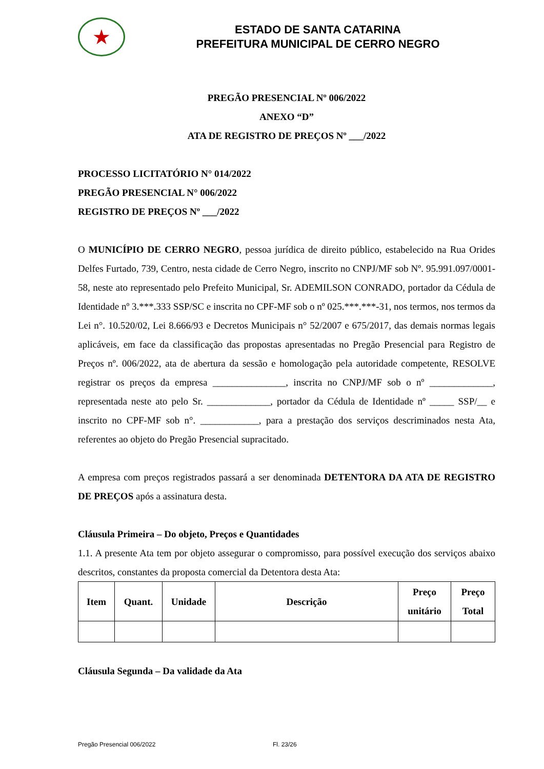★
ESTADO DE SANTA CATARINA
PREFEITURA MUNICIPAL DE CERRO NEGRO
PREGÃO PRESENCIAL Nº 006/2022
ANEXO “D”
ATA DE REGISTRO DE PREÇOS Nº ___/2022
PROCESSO LICITATÓRIO N° 014/2022
PREGÃO PRESENCIAL N° 006/2022
REGISTRO DE PREÇOS Nº ___/2022
O MUNICÍPIO DE CERRO NEGRO, pessoa jurídica de direito público, estabelecido na Rua Orides Delfes Furtado, 739, Centro, nesta cidade de Cerro Negro, inscrito no CNPJ/MF sob Nº. 95.991.097/0001-58, neste ato representado pelo Prefeito Municipal, Sr. ADEMILSON CONRADO, portador da Cédula de Identidade nº 3.***.333 SSP/SC e inscrita no CPF-MF sob o nº 025.***.***-31, nos termos, nos termos da Lei n°. 10.520/02, Lei 8.666/93 e Decretos Municipais n° 52/2007 e 675/2017, das demais normas legais aplicáveis, em face da classificação das propostas apresentadas no Pregão Presencial para Registro de Preços nº. 006/2022, ata de abertura da sessão e homologação pela autoridade competente, RESOLVE registrar os preços da empresa _______________, inscrita no CNPJ/MF sob o nº _____________, representada neste ato pelo Sr. _____________, portador da Cédula de Identidade nº _____ SSP/__ e inscrito no CPF-MF sob n°. ____________, para a prestação dos serviços descriminados nesta Ata, referentes ao objeto do Pregão Presencial supracitado.
A empresa com preços registrados passará a ser denominada DETENTORA DA ATA DE REGISTRO DE PREÇOS após a assinatura desta.
Cláusula Primeira – Do objeto, Preços e Quantidades
1.1. A presente Ata tem por objeto assegurar o compromisso, para possível execução dos serviços abaixo descritos, constantes da proposta comercial da Detentora desta Ata:
| Item | Quant. | Unidade | Descrição | Preço unitário | Preço Total |
| --- | --- | --- | --- | --- | --- |
Cláusula Segunda – Da validade da Ata
Pregão Presencial 006/2022 Fl. 23/26